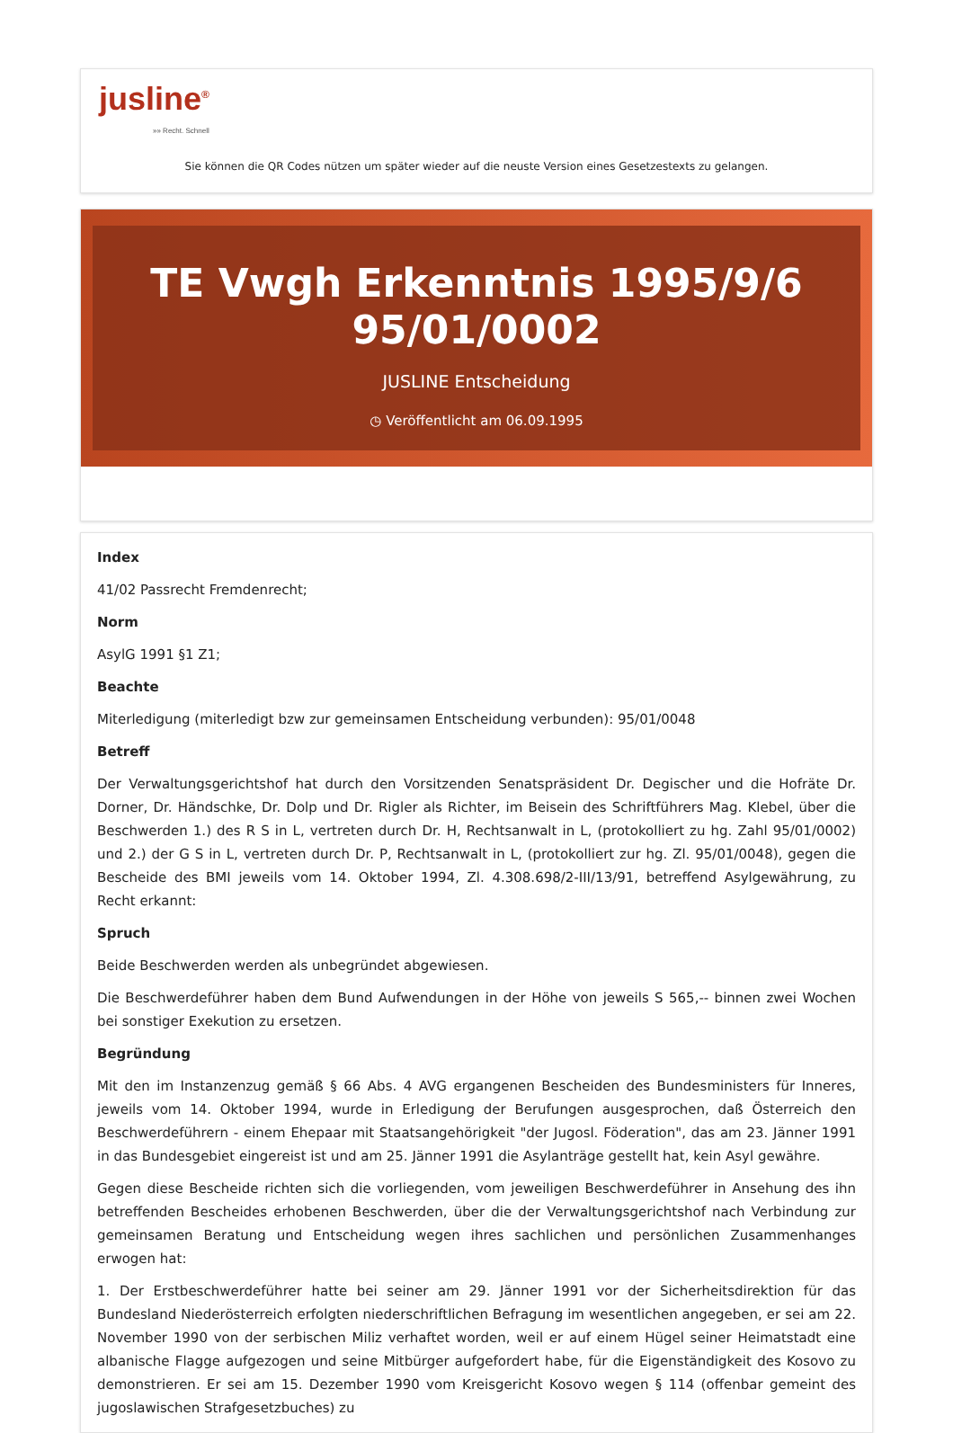jusline<sup>®</sup>
»» Recht. Schnell
Sie können die QR Codes nützen um später wieder auf die neuste Version eines Gesetzestexts zu gelangen.
TE Vwgh Erkenntnis 1995/9/6
95/01/0002
JUSLINE Entscheidung
◷ Veröffentlicht am 06.09.1995
Index
41/02 Passrecht Fremdenrecht;
Norm
AsylG 1991 §1 Z1;
Beachte
Miterledigung (miterledigt bzw zur gemeinsamen Entscheidung verbunden): 95/01/0048
Betreff
Der Verwaltungsgerichtshof hat durch den Vorsitzenden Senatspräsident Dr. Degischer und die Hofräte Dr. Dorner, Dr. Händschke, Dr. Dolp und Dr. Rigler als Richter, im Beisein des Schriftführers Mag. Klebel, über die Beschwerden 1.) des R S in L, vertreten durch Dr. H, Rechtsanwalt in L, (protokolliert zu hg. Zahl 95/01/0002) und 2.) der G S in L, vertreten durch Dr. P, Rechtsanwalt in L, (protokolliert zur hg. Zl. 95/01/0048), gegen die Bescheide des BMI jeweils vom 14. Oktober 1994, Zl. 4.308.698/2-III/13/91, betreffend Asylgewährung, zu Recht erkannt:
Spruch
Beide Beschwerden werden als unbegründet abgewiesen.
Die Beschwerdeführer haben dem Bund Aufwendungen in der Höhe von jeweils S 565,-- binnen zwei Wochen bei sonstiger Exekution zu ersetzen.
Begründung
Mit den im Instanzenzug gemäß § 66 Abs. 4 AVG ergangenen Bescheiden des Bundesministers für Inneres, jeweils vom 14. Oktober 1994, wurde in Erledigung der Berufungen ausgesprochen, daß Österreich den Beschwerdeführern - einem Ehepaar mit Staatsangehörigkeit "der Jugosl. Föderation", das am 23. Jänner 1991 in das Bundesgebiet eingereist ist und am 25. Jänner 1991 die Asylanträge gestellt hat, kein Asyl gewähre.
Gegen diese Bescheide richten sich die vorliegenden, vom jeweiligen Beschwerdeführer in Ansehung des ihn betreffenden Bescheides erhobenen Beschwerden, über die der Verwaltungsgerichtshof nach Verbindung zur gemeinsamen Beratung und Entscheidung wegen ihres sachlichen und persönlichen Zusammenhanges erwogen hat:
1. Der Erstbeschwerdeführer hatte bei seiner am 29. Jänner 1991 vor der Sicherheitsdirektion für das Bundesland Niederösterreich erfolgten niederschriftlichen Befragung im wesentlichen angegeben, er sei am 22. November 1990 von der serbischen Miliz verhaftet worden, weil er auf einem Hügel seiner Heimatstadt eine albanische Flagge aufgezogen und seine Mitbürger aufgefordert habe, für die Eigenständigkeit des Kosovo zu demonstrieren. Er sei am 15. Dezember 1990 vom Kreisgericht Kosovo wegen § 114 (offenbar gemeint des jugoslawischen Strafgesetzbuches) zu